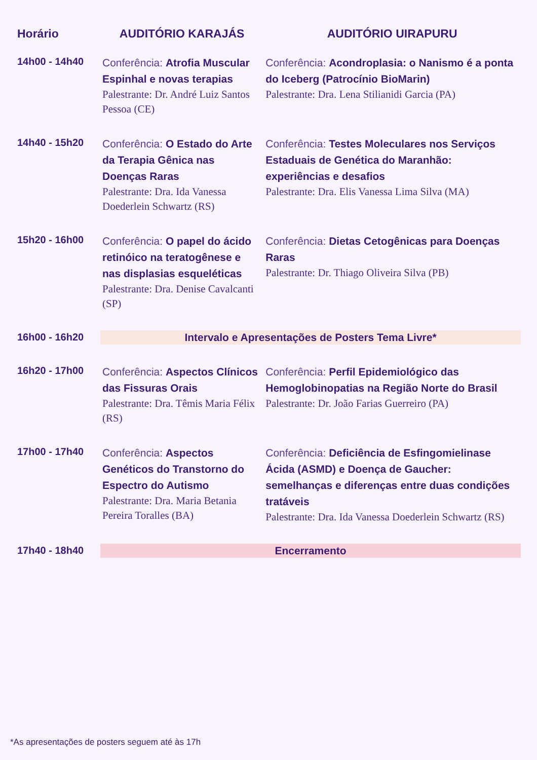| Horário | AUDITÓRIO KARAJÁS | AUDITÓRIO UIRAPURU |
| --- | --- | --- |
| 14h00 - 14h40 | Conferência: Atrofia Muscular Espinhal e novas terapias Palestrante: Dr. André Luiz Santos Pessoa (CE) | Conferência: Acondroplasia: o Nanismo é a ponta do Iceberg (Patrocínio BioMarin) Palestrante: Dra. Lena Stilianidi Garcia (PA) |
| 14h40 - 15h20 | Conferência: O Estado do Arte da Terapia Gênica nas Doenças Raras Palestrante: Dra. Ida Vanessa Doederlein Schwartz (RS) | Conferência: Testes Moleculares nos Serviços Estaduais de Genética do Maranhão: experiências e desafios Palestrante: Dra. Elis Vanessa Lima Silva (MA) |
| 15h20 - 16h00 | Conferência: O papel do ácido retinóico na teratogênese e nas displasias esqueléticas Palestrante: Dra. Denise Cavalcanti (SP) | Conferência: Dietas Cetogênicas para Doenças Raras Palestrante: Dr. Thiago Oliveira Silva (PB) |
| 16h00 - 16h20 | Intervalo e Apresentações de Posters Tema Livre* | |
| 16h20 - 17h00 | Conferência: Aspectos Clínicos das Fissuras Orais Palestrante: Dra. Têmis Maria Félix (RS) | Conferência: Perfil Epidemiológico das Hemoglobinopatias na Região Norte do Brasil Palestrante: Dr. João Farias Guerreiro (PA) |
| 17h00 - 17h40 | Conferência: Aspectos Genéticos do Transtorno do Espectro do Autismo Palestrante: Dra. Maria Betania Pereira Toralles (BA) | Conferência: Deficiência de Esfingomielinase Ácida (ASMD) e Doença de Gaucher: semelhanças e diferenças entre duas condições tratáveis Palestrante: Dra. Ida Vanessa Doederlein Schwartz (RS) |
| 17h40 - 18h40 | Encerramento | |
*As apresentações de posters seguem até às 17h